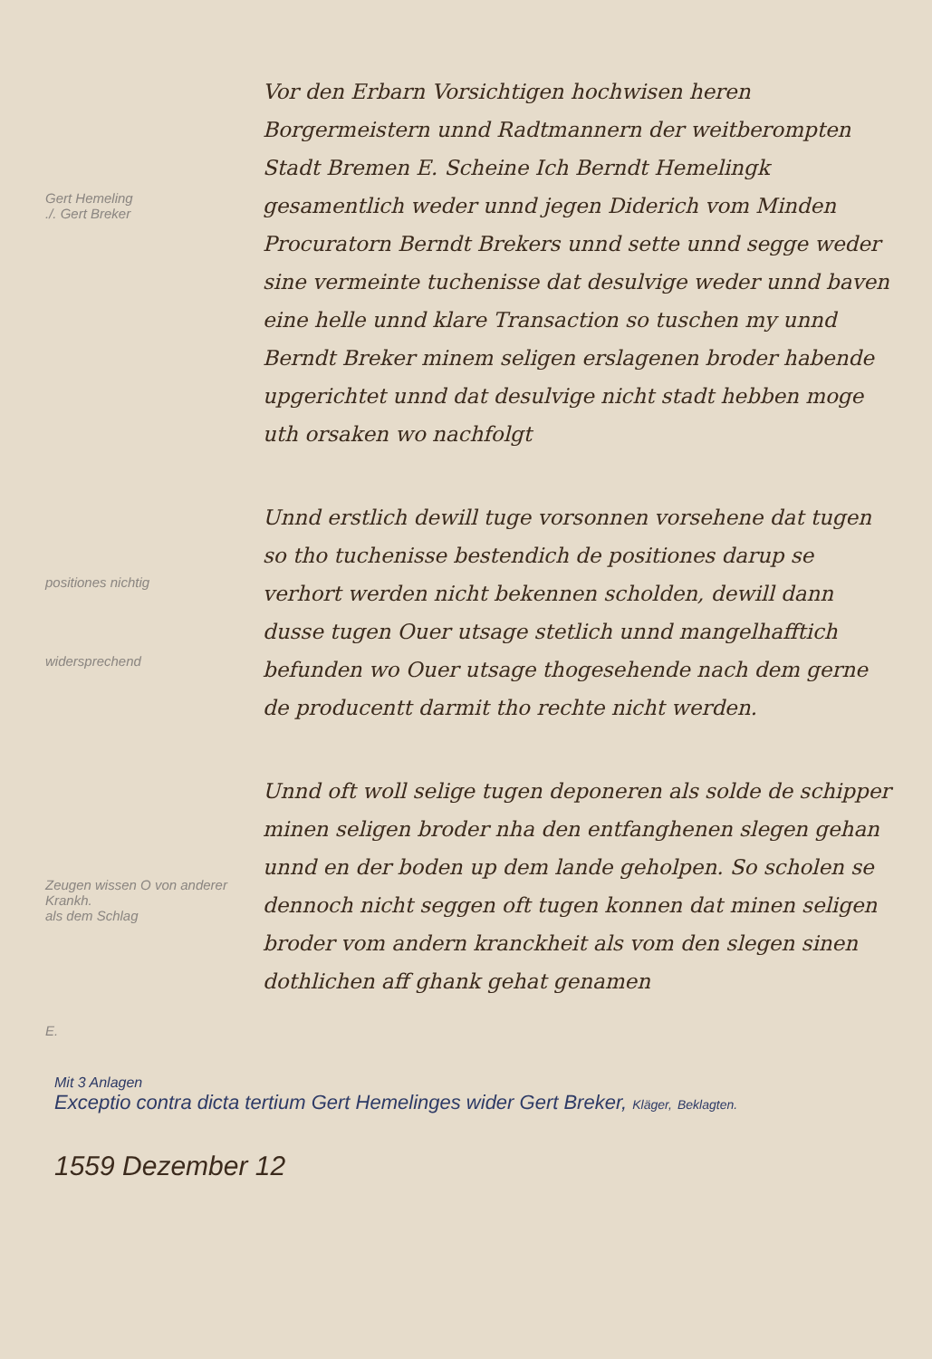Gert Hemeling
./. Gert Breker
positiones nichtig
widersprechend
Zeugen wissen O von anderer Krankh.
als dem Schlag
E.
Vor den Erbarn Vorsichtigen hochwisen heren Borgermeistern unnd Radtmannern der weitberompten Stadt Bremen E. Scheine Ich Berndt Hemelingk gesamentlich weder unnd jegen Diderich vom Minden Procuratorn Berndt Brekers unnd sette unnd segge weder sine vermeinte tuchenisse dat desulvige weder unnd baven eine helle unnd klare Transaction so tuschen my unnd Berndt Breker minem seligen erslagenen broder habende upgerichtet unnd dat desulvige nicht stadt hebben moge uth orsaken wo nachfolgt
Unnd erstlich dewill tuge vorsonnen vorsehene dat tugen so tho tuchenisse bestendich de positiones darup se verhort werden nicht bekennen scholden, dewill dann dusse tugen Ouer utsage stetlich unnd mangelhafftich befunden wo Ouer utsage thogesehende nach dem gerne de producentt darmit tho rechte nicht werden.
Unnd oft woll selige tugen deponeren als solde de schipper minen seligen broder nha den entfanghenen slegen gehan unnd en der boden up dem lande geholpen. So scholen se dennoch nicht seggen oft tugen konnen dat minen seligen broder vom andern kranckheit als vom den slegen sinen dothlichen aff ghank gehat genamen
Mit 3 Anlagen
Exceptio contra dicta tertium Gert Hemelinges wider Gert Breker, Kläger, Beklagten.
1559 Dezember 12